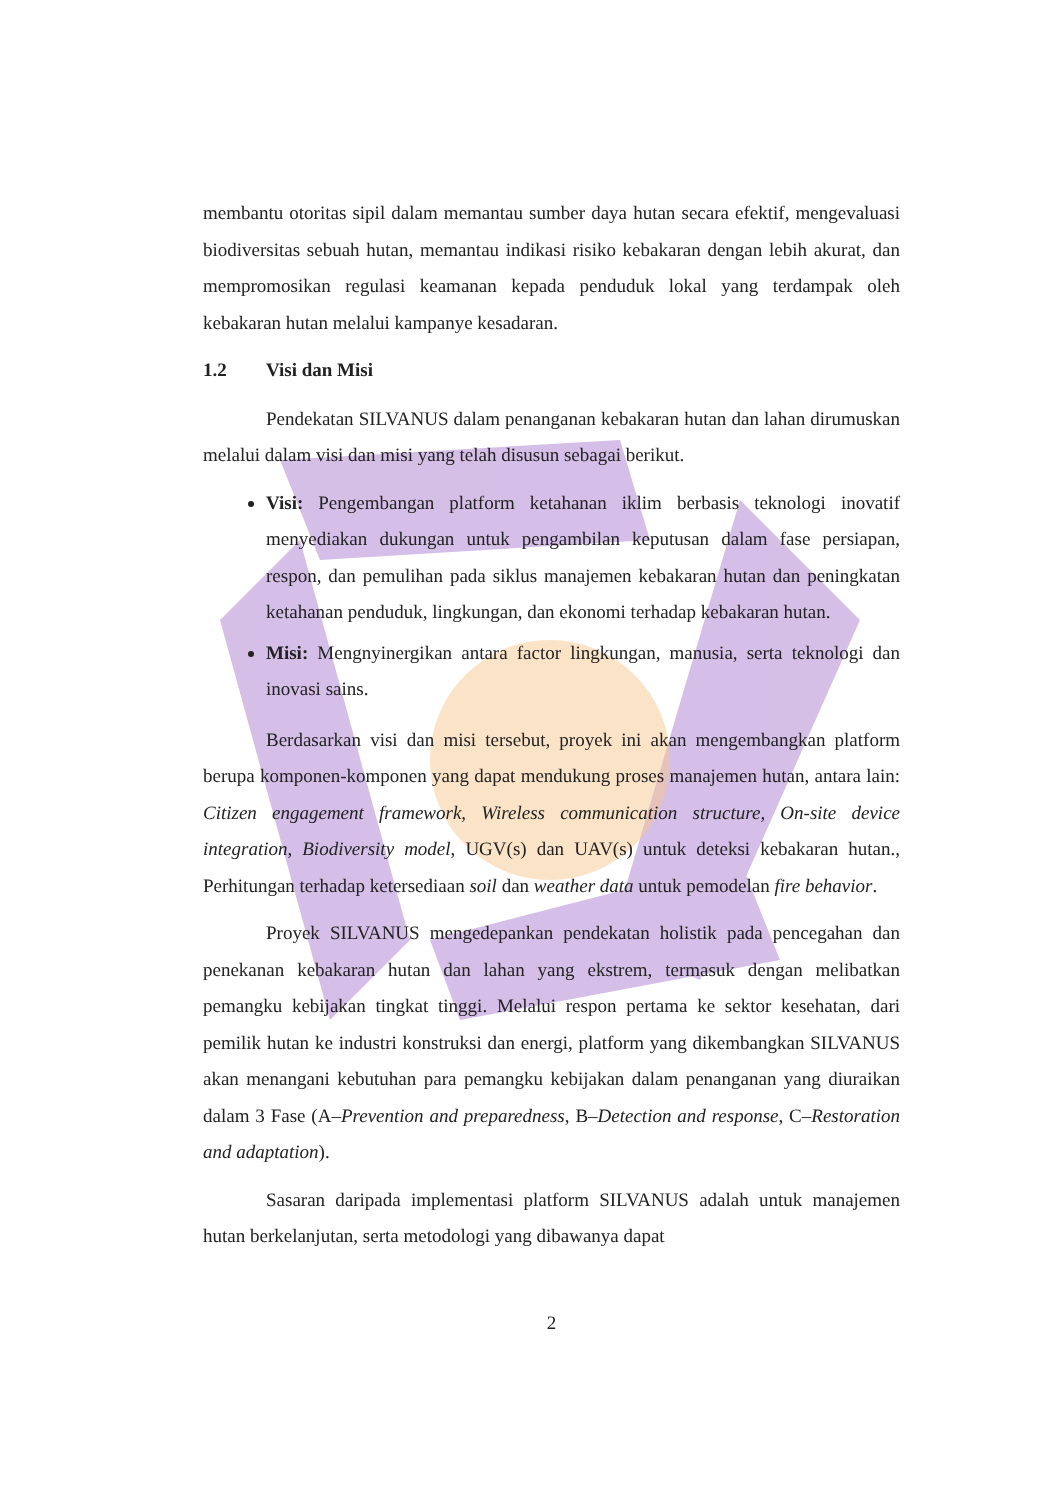membantu otoritas sipil dalam memantau sumber daya hutan secara efektif, mengevaluasi biodiversitas sebuah hutan, memantau indikasi risiko kebakaran dengan lebih akurat, dan mempromosikan regulasi keamanan kepada penduduk lokal yang terdampak oleh kebakaran hutan melalui kampanye kesadaran.
1.2 Visi dan Misi
Pendekatan SILVANUS dalam penanganan kebakaran hutan dan lahan dirumuskan melalui dalam visi dan misi yang telah disusun sebagai berikut.
Visi: Pengembangan platform ketahanan iklim berbasis teknologi inovatif menyediakan dukungan untuk pengambilan keputusan dalam fase persiapan, respon, dan pemulihan pada siklus manajemen kebakaran hutan dan peningkatan ketahanan penduduk, lingkungan, dan ekonomi terhadap kebakaran hutan.
Misi: Mengnyinergikan antara factor lingkungan, manusia, serta teknologi dan inovasi sains.
Berdasarkan visi dan misi tersebut, proyek ini akan mengembangkan platform berupa komponen-komponen yang dapat mendukung proses manajemen hutan, antara lain: Citizen engagement framework, Wireless communication structure, On-site device integration, Biodiversity model, UGV(s) dan UAV(s) untuk deteksi kebakaran hutan., Perhitungan terhadap ketersediaan soil dan weather data untuk pemodelan fire behavior.
Proyek SILVANUS mengedepankan pendekatan holistik pada pencegahan dan penekanan kebakaran hutan dan lahan yang ekstrem, termasuk dengan melibatkan pemangku kebijakan tingkat tinggi. Melalui respon pertama ke sektor kesehatan, dari pemilik hutan ke industri konstruksi dan energi, platform yang dikembangkan SILVANUS akan menangani kebutuhan para pemangku kebijakan dalam penanganan yang diuraikan dalam 3 Fase (A–Prevention and preparedness, B–Detection and response, C–Restoration and adaptation).
Sasaran daripada implementasi platform SILVANUS adalah untuk manajemen hutan berkelanjutan, serta metodologi yang dibawanya dapat
2